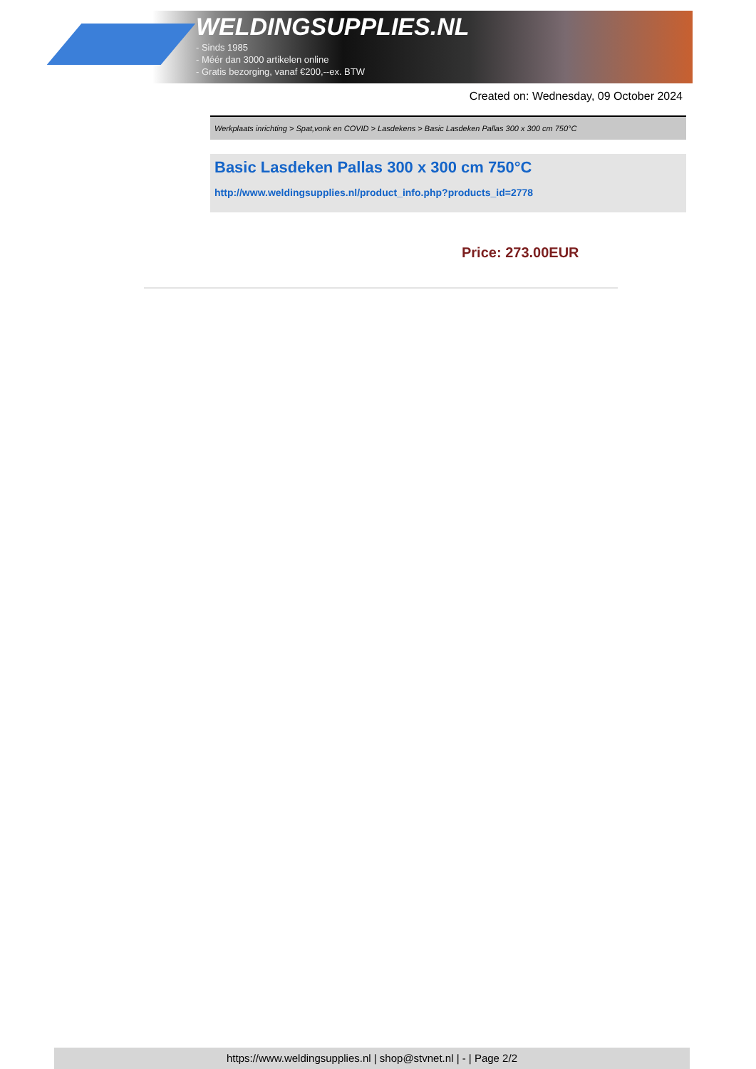WELDINGSUPPLIES.NL
- Sinds 1985
- Méér dan 3000 artikelen online
- Gratis bezorging, vanaf €200,--ex. BTW
Created on: Wednesday, 09 October 2024
Werkplaats inrichting > Spat,vonk en COVID > Lasdekens > Basic Lasdeken Pallas 300 x 300 cm 750°C
Basic Lasdeken Pallas 300 x 300 cm 750°C
http://www.weldingsupplies.nl/product_info.php?products_id=2778
Price: 273.00EUR
https://www.weldingsupplies.nl | shop@stvnet.nl | - | Page 2/2